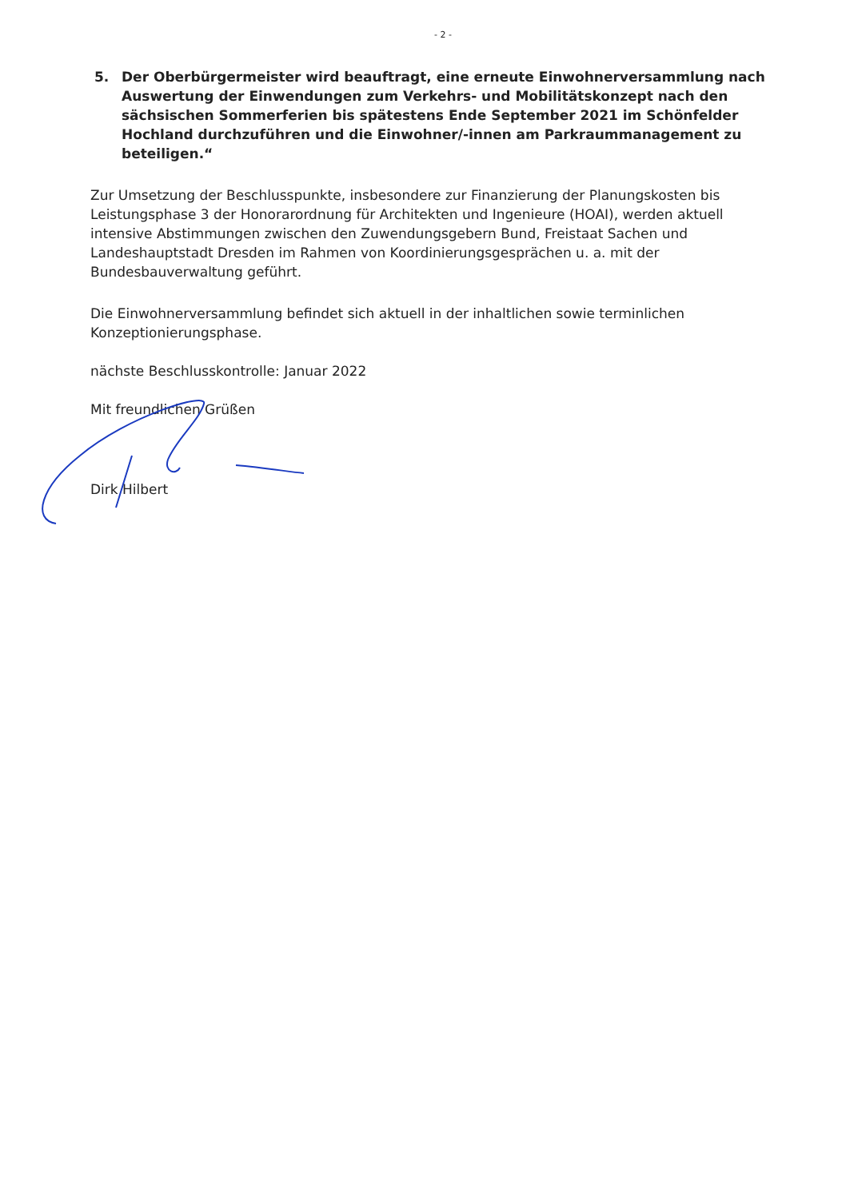- 2 -
5. Der Oberbürgermeister wird beauftragt, eine erneute Einwohnerversammlung nach Auswertung der Einwendungen zum Verkehrs- und Mobilitätskonzept nach den sächsischen Sommerferien bis spätestens Ende September 2021 im Schönfelder Hochland durchzuführen und die Einwohner/-innen am Parkraummanagement zu beteiligen.“
Zur Umsetzung der Beschlusspunkte, insbesondere zur Finanzierung der Planungskosten bis Leistungsphase 3 der Honorarordnung für Architekten und Ingenieure (HOAI), werden aktuell intensive Abstimmungen zwischen den Zuwendungsgebern Bund, Freistaat Sachen und Landeshauptstadt Dresden im Rahmen von Koordinierungsgesprächen u. a. mit der Bundesbauverwaltung geführt.
Die Einwohnerversammlung befindet sich aktuell in der inhaltlichen sowie terminlichen Konzeptionierungsphase.
nächste Beschlusskontrolle: Januar 2022
Mit freundlichen Grüßen
Dirk Hilbert